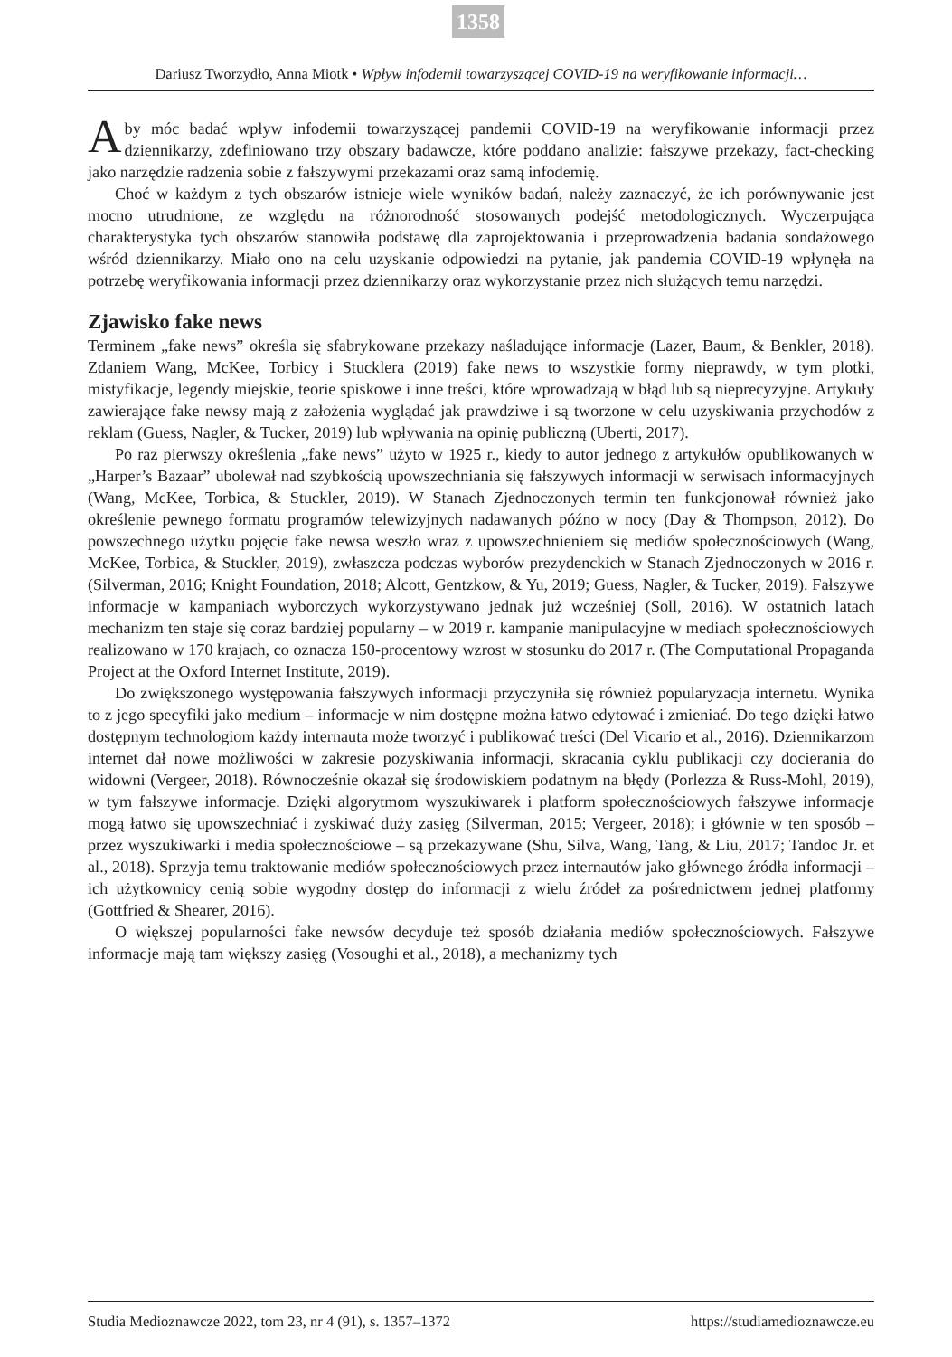1358
Dariusz Tworzydło, Anna Miotk • Wpływ infodemii towarzyszącej COVID-19 na weryfikowanie informacji…
Aby móc badać wpływ infodemii towarzyszącej pandemii COVID-19 na weryfikowanie informacji przez dziennikarzy, zdefiniowano trzy obszary badawcze, które poddano analizie: fałszywe przekazy, fact-checking jako narzędzie radzenia sobie z fałszywymi przekazami oraz samą infodemię.
Choć w każdym z tych obszarów istnieje wiele wyników badań, należy zaznaczyć, że ich porównywanie jest mocno utrudnione, ze względu na różnorodność stosowanych podejść metodologicznych. Wyczerpująca charakterystyka tych obszarów stanowiła podstawę dla zaprojektowania i przeprowadzenia badania sondażowego wśród dziennikarzy. Miało ono na celu uzyskanie odpowiedzi na pytanie, jak pandemia COVID-19 wpłynęła na potrzebę weryfikowania informacji przez dziennikarzy oraz wykorzystanie przez nich służących temu narzędzi.
Zjawisko fake news
Terminem „fake news” określa się sfabrykowane przekazy naśladujące informacje (Lazer, Baum, & Benkler, 2018). Zdaniem Wang, McKee, Torbicy i Stucklera (2019) fake news to wszystkie formy nieprawdy, w tym plotki, mistyfikacje, legendy miejskie, teorie spiskowe i inne treści, które wprowadzają w błąd lub są nieprecyzyjne. Artykuły zawierające fake newsy mają z założenia wyglądać jak prawdziwe i są tworzone w celu uzyskiwania przychodów z reklam (Guess, Nagler, & Tucker, 2019) lub wpływania na opinię publiczną (Uberti, 2017).
Po raz pierwszy określenia „fake news” użyto w 1925 r., kiedy to autor jednego z artykułów opublikowanych w „Harper’s Bazaar” ubolewał nad szybkością upowszechniania się fałszywych informacji w serwisach informacyjnych (Wang, McKee, Torbica, & Stuckler, 2019). W Stanach Zjednoczonych termin ten funkcjonował również jako określenie pewnego formatu programów telewizyjnych nadawanych późno w nocy (Day & Thompson, 2012). Do powszechnego użytku pojęcie fake newsa weszło wraz z upowszechnieniem się mediów społecznościowych (Wang, McKee, Torbica, & Stuckler, 2019), zwłaszcza podczas wyborów prezydenckich w Stanach Zjednoczonych w 2016 r. (Silverman, 2016; Knight Foundation, 2018; Alcott, Gentzkow, & Yu, 2019; Guess, Nagler, & Tucker, 2019). Fałszywe informacje w kampaniach wyborczych wykorzystywano jednak już wcześniej (Soll, 2016). W ostatnich latach mechanizm ten staje się coraz bardziej popularny – w 2019 r. kampanie manipulacyjne w mediach społecznościowych realizowano w 170 krajach, co oznacza 150-procentowy wzrost w stosunku do 2017 r. (The Computational Propaganda Project at the Oxford Internet Institute, 2019).
Do zwiększonego występowania fałszywych informacji przyczyniła się również popularyzacja internetu. Wynika to z jego specyfiki jako medium – informacje w nim dostępne można łatwo edytować i zmieniać. Do tego dzięki łatwo dostępnym technologiom każdy internauta może tworzyć i publikować treści (Del Vicario et al., 2016). Dziennikarzom internet dał nowe możliwości w zakresie pozyskiwania informacji, skracania cyklu publikacji czy docierania do widowni (Vergeer, 2018). Równocześnie okazał się środowiskiem podatnym na błędy (Porlezza & Russ-Mohl, 2019), w tym fałszywe informacje. Dzięki algorytmom wyszukiwarek i platform społecznościowych fałszywe informacje mogą łatwo się upowszechniać i zyskiwać duży zasięg (Silverman, 2015; Vergeer, 2018); i głównie w ten sposób – przez wyszukiwarki i media społecznościowe – są przekazywane (Shu, Silva, Wang, Tang, & Liu, 2017; Tandoc Jr. et al., 2018). Sprzyja temu traktowanie mediów społecznościowych przez internautów jako głównego źródła informacji – ich użytkownicy cenią sobie wygodny dostęp do informacji z wielu źródeł za pośrednictwem jednej platformy (Gottfried & Shearer, 2016).
O większej popularności fake newsów decyduje też sposób działania mediów społecznościowych. Fałszywe informacje mają tam większy zasięg (Vosoughi et al., 2018), a mechanizmy tych
Studia Medioznawcze 2022, tom 23, nr 4 (91), s. 1357–1372 https://studiamedioznawcze.eu